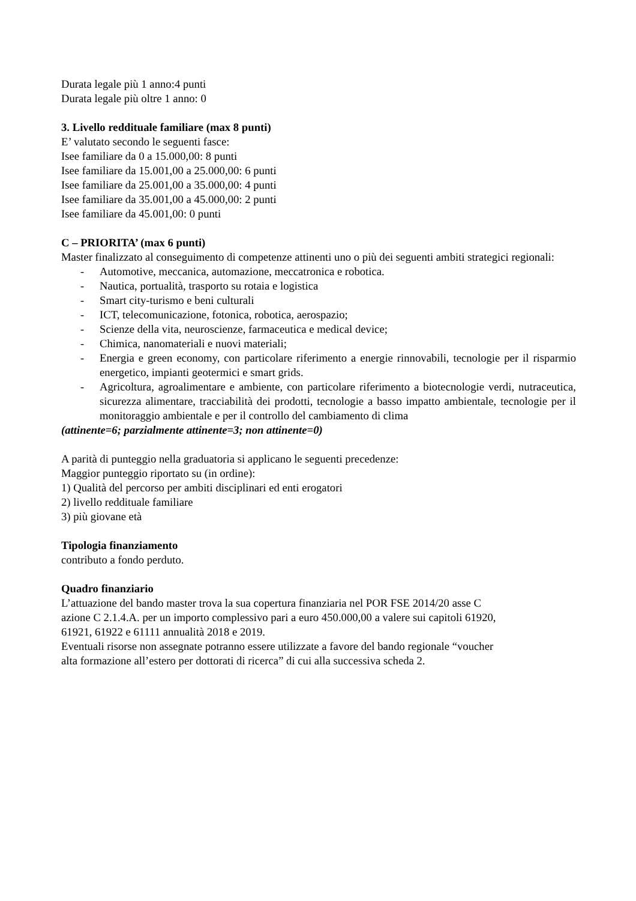Durata legale più 1 anno:4 punti
Durata legale più oltre 1 anno: 0
3. Livello reddituale familiare (max 8 punti)
E’ valutato secondo le seguenti fasce:
Isee familiare da 0 a 15.000,00: 8 punti
Isee familiare da 15.001,00 a 25.000,00: 6 punti
Isee familiare da 25.001,00 a 35.000,00: 4 punti
Isee familiare da 35.001,00 a 45.000,00: 2 punti
Isee familiare da 45.001,00: 0 punti
C – PRIORITA’ (max 6 punti)
Master finalizzato al conseguimento di competenze attinenti uno o più dei seguenti ambiti strategici regionali:
- Automotive, meccanica, automazione, meccatronica e robotica.
- Nautica, portualità, trasporto su rotaia e logistica
- Smart city-turismo e beni culturali
- ICT, telecomunicazione, fotonica, robotica, aerospazio;
- Scienze della vita, neuroscienze, farmaceutica e medical device;
- Chimica, nanomateriali e nuovi materiali;
- Energia e green economy, con particolare riferimento a energie rinnovabili, tecnologie per il risparmio energetico, impianti geotermici e smart grids.
- Agricoltura, agroalimentare e ambiente, con particolare riferimento a biotecnologie verdi, nutraceutica, sicurezza alimentare, tracciabilità dei prodotti, tecnologie a basso impatto ambientale, tecnologie per il monitoraggio ambientale e per il controllo del cambiamento di clima
(attinente=6; parzialmente attinente=3; non attinente=0)
A parità di punteggio nella graduatoria si applicano le seguenti precedenze:
Maggior punteggio riportato su (in ordine):
1) Qualità del percorso per ambiti disciplinari ed enti erogatori
2) livello reddituale familiare
3) più giovane età
Tipologia finanziamento
contributo a fondo perduto.
Quadro finanziario
L’attuazione del bando master trova la sua copertura finanziaria nel POR FSE 2014/20 asse C
azione C 2.1.4.A. per un importo complessivo pari a euro 450.000,00 a valere sui capitoli 61920,
61921, 61922 e 61111 annualità 2018 e 2019.
Eventuali risorse non assegnate potranno essere utilizzate a favore del bando regionale “voucher
alta formazione all’estero per dottorati di ricerca” di cui alla successiva scheda 2.